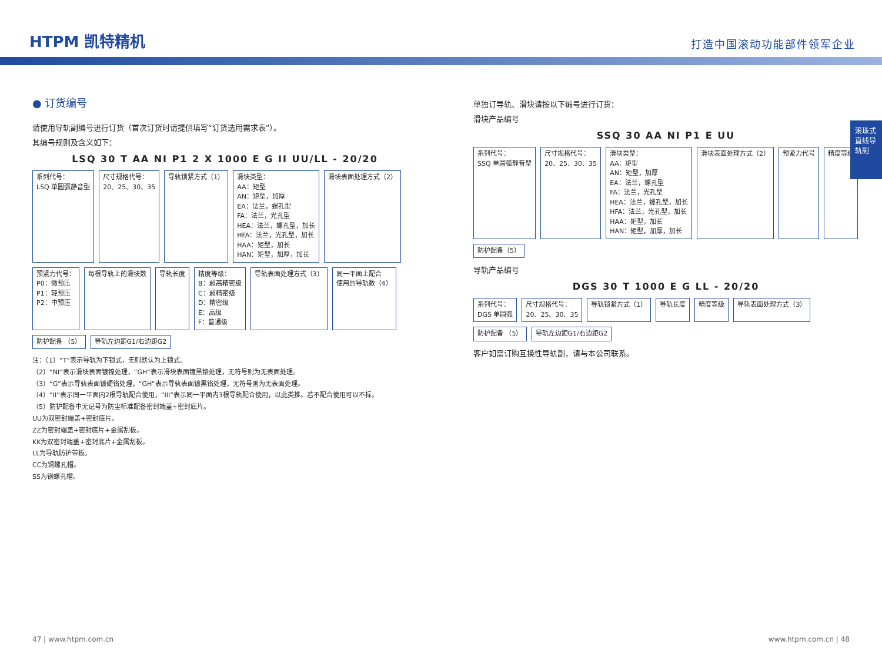HTPM 凯特精机
打造中国滚动功能部件领军企业
滚珠式直线导轨副
● 订货编号
请使用导轨副编号进行订货（首次订货时请提供填写“订货选用需求表”）。
其编号规则及含义如下：
LSQ 30 T AA NI P1 2 X 1000 E G II UU/LL - 20/20
系列代号：
LSQ 单圆弧静音型
尺寸规格代号：
20、25、30、35
导轨锁紧方式（1）
滑块类型：
AA：矩型
AN：矩型，加厚
EA：法兰，螺孔型
FA：法兰，光孔型
HEA：法兰，螺孔型，加长
HFA：法兰，光孔型，加长
HAA：矩型，加长
HAN：矩型，加厚，加长
滑块表面处理方式（2）
预紧力代号：
P0：微预压
P1：轻预压
P2：中预压
每根导轨上的滑块数
导轨长度
精度等级：
B：超高精密级
C：超精密级
D：精密级
E：高级
F：普通级
导轨表面处理方式（3）
同一平面上配合
使用的导轨数（4）
防护配备 （5）
导轨左边距G1/右边距G2
注：（1）“T”表示导轨为下锁式，无则默认为上锁式。
（2）“NI”表示滑块表面镀镍处理，“GH”表示滑块表面镀黑铬处理，无符号则为无表面处理。
（3）“G”表示导轨表面镀硬铬处理，“GH”表示导轨表面镀黑铬处理，无符号则为无表面处理。
（4）“II”表示同一平面内2根导轨配合使用，“III”表示同一平面内3根导轨配合使用，以此类推。若不配合使用可以不标。
（5）防护配备中无记号为防尘标准配备密封端盖+密封底片。
UU为双密封端盖+密封底片。
ZZ为密封端盖+密封底片+金属刮板。
KK为双密封端盖+密封底片+金属刮板。
LL为导轨防护带板。
CC为铜螺孔帽。
SS为钢螺孔帽。
单独订导轨、滑块请按以下编号进行订货：
滑块产品编号
SSQ 30 AA NI P1 E UU
系列代号：
SSQ 单圆弧静音型
尺寸规格代号：
20、25、30、35
滑块类型：
AA：矩型
AN：矩型，加厚
EA：法兰，螺孔型
FA：法兰，光孔型
HEA：法兰，螺孔型，加长
HFA：法兰，光孔型，加长
HAA：矩型，加长
HAN：矩型，加厚，加长
滑块表面处理方式（2）
预紧力代号
精度等级
防护配备（5）
导轨产品编号
DGS 30 T 1000 E G LL - 20/20
系列代号：
DGS 单圆弧
尺寸规格代号：
20、25、30、35
导轨锁紧方式（1）
导轨长度
精度等级
导轨表面处理方式（3）
防护配备 （5）
导轨左边距G1/右边距G2
客户如需订购互换性导轨副，请与本公司联系。
47 | www.htpm.com.cn www.htpm.com.cn | 48